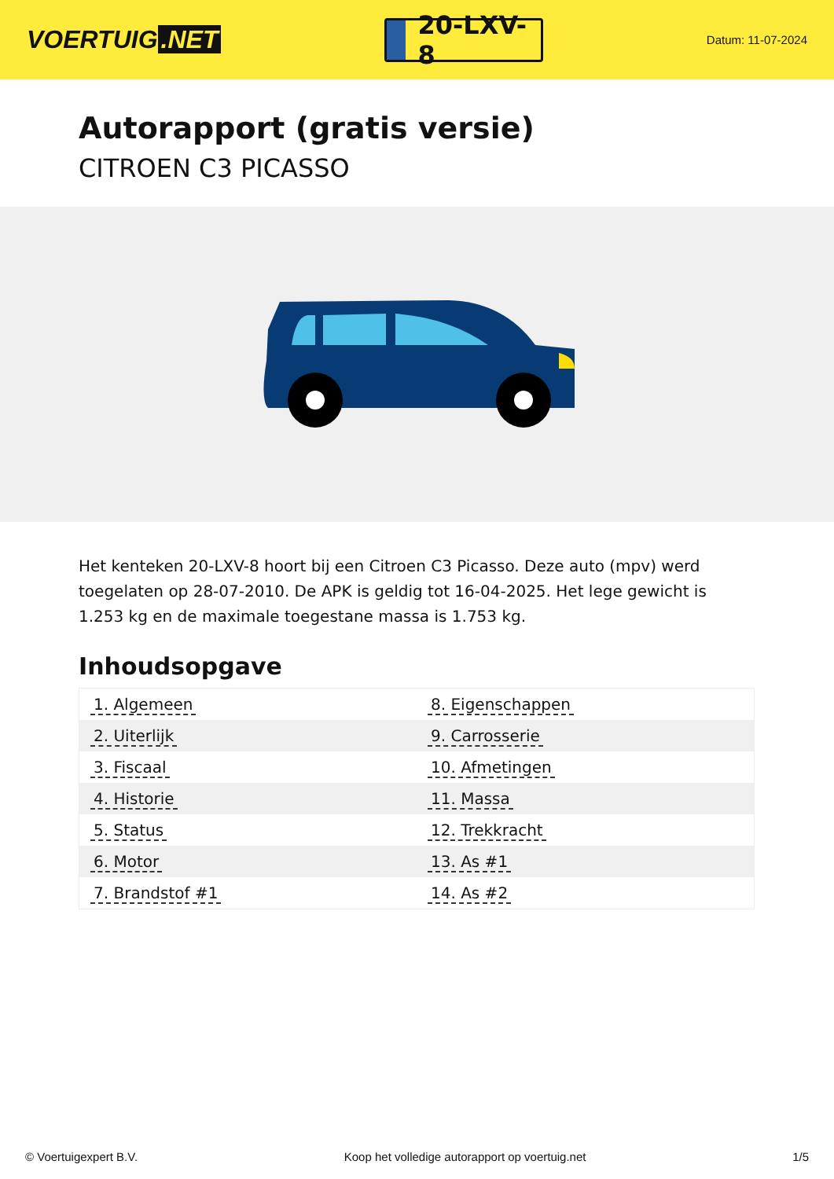VOERTUIG.NET
20-LXV-8
Datum: 11-07-2024
Autorapport (gratis versie)
CITROEN C3 PICASSO
Het kenteken 20-LXV-8 hoort bij een Citroen C3 Picasso. Deze auto (mpv) werd toegelaten op 28-07-2010. De APK is geldig tot 16-04-2025. Het lege gewicht is 1.253 kg en de maximale toegestane massa is 1.753 kg.
Inhoudsopgave
| 1. Algemeen | 8. Eigenschappen |
| 2. Uiterlijk | 9. Carrosserie |
| 3. Fiscaal | 10. Afmetingen |
| 4. Historie | 11. Massa |
| 5. Status | 12. Trekkracht |
| 6. Motor | 13. As #1 |
| 7. Brandstof #1 | 14. As #2 |
© Voertuigexpert B.V. Koop het volledige autorapport op voertuig.net 1/5